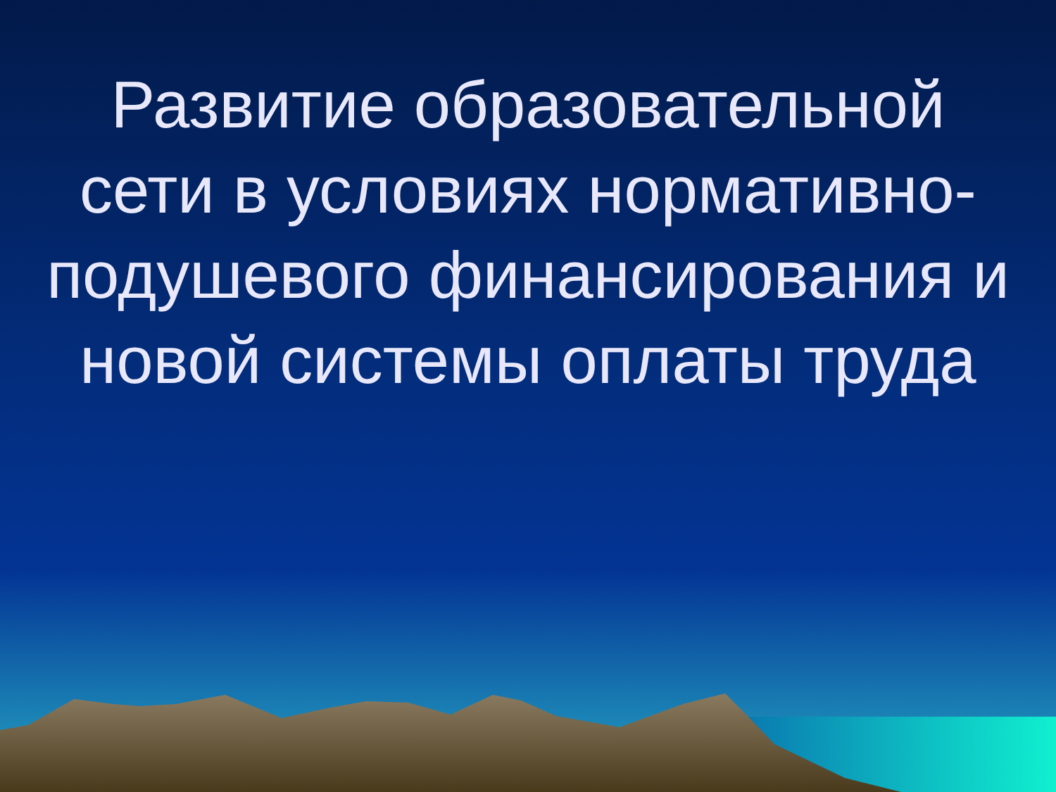Развитие образовательной сети в условиях нормативно-подушевого финансирования и новой системы оплаты труда